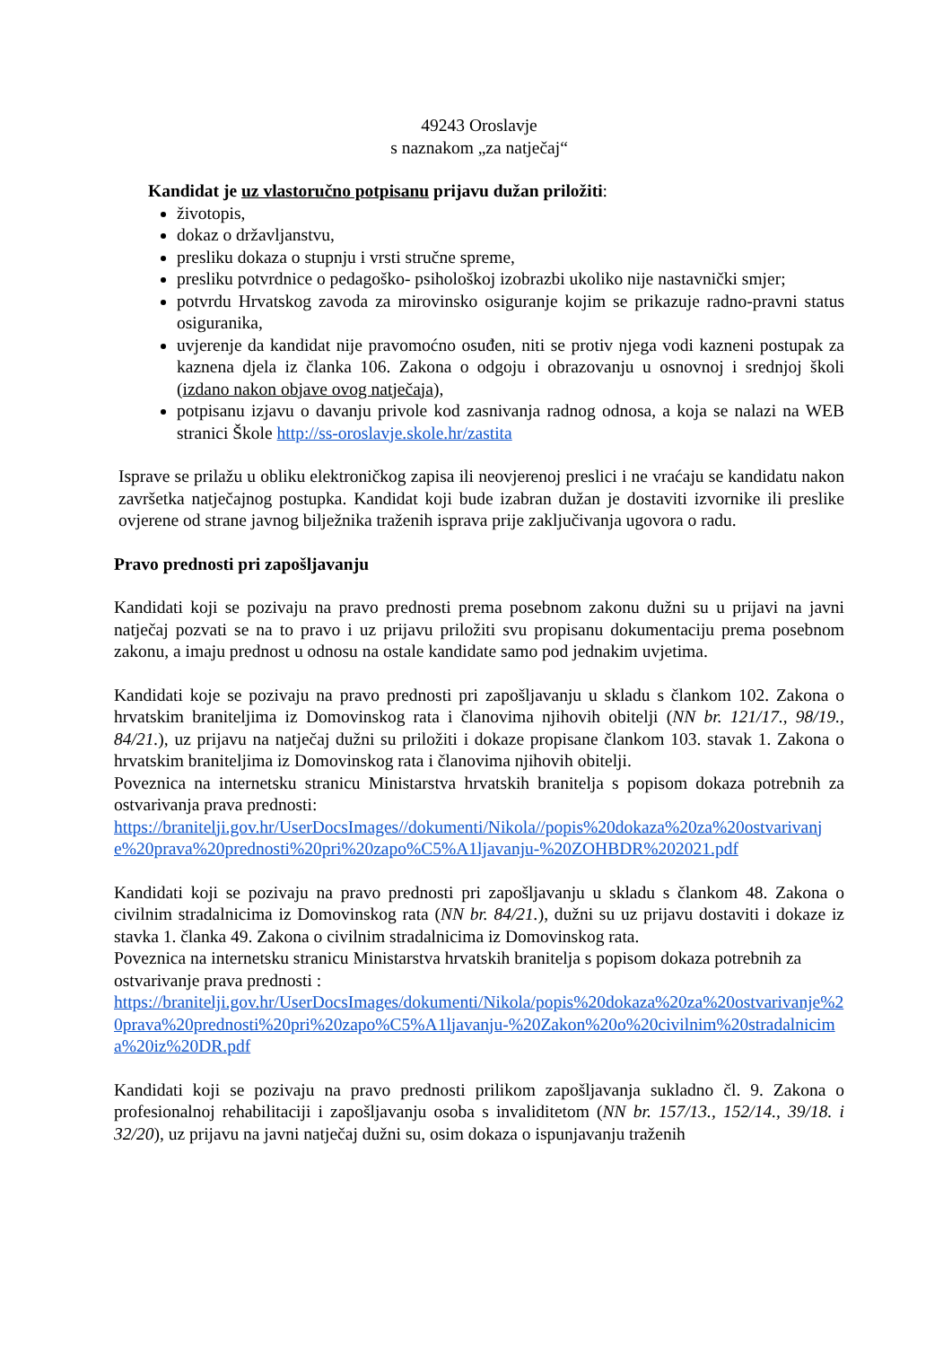49243 Oroslavje
s naznakom „za natječaj“
Kandidat je uz vlastoručno potpisanu prijavu dužan priložiti:
životopis,
dokaz o državljanstvu,
presliku dokaza o stupnju i vrsti stručne spreme,
presliku potvrdnice o pedagoško- psihološkoj izobrazbi ukoliko nije nastavnički smjer;
potvrdu Hrvatskog zavoda za mirovinsko osiguranje kojim se prikazuje radno-pravni status osiguranika,
uvjerenje da kandidat nije pravomoćno osuđen, niti se protiv njega vodi kazneni postupak za kaznena djela iz članka 106. Zakona o odgoju i obrazovanju u osnovnoj i srednjoj školi (izdano nakon objave ovog natječaja),
potpisanu izjavu o davanju privole kod zasnivanja radnog odnosa, a koja se nalazi na WEB stranici Škole http://ss-oroslavje.skole.hr/zastita
Isprave se prilažu u obliku elektroničkog zapisa ili neovjerenoj preslici i ne vraćaju se kandidatu nakon završetka natječajnog postupka. Kandidat koji bude izabran dužan je dostaviti izvornike ili preslike ovjerene od strane javnog bilježnika traženih isprava prije zaključivanja ugovora o radu.
Pravo prednosti pri zapošljavanju
Kandidati koji se pozivaju na pravo prednosti prema posebnom zakonu dužni su u prijavi na javni natječaj pozvati se na to pravo i uz prijavu priložiti svu propisanu dokumentaciju prema posebnom zakonu, a imaju prednost u odnosu na ostale kandidate samo pod jednakim uvjetima.
Kandidati koje se pozivaju na pravo prednosti pri zapošljavanju u skladu s člankom 102. Zakona o hrvatskim braniteljima iz Domovinskog rata i članovima njihovih obitelji (NN br. 121/17., 98/19., 84/21.), uz prijavu na natječaj dužni su priložiti i dokaze propisane člankom 103. stavak 1. Zakona o hrvatskim braniteljima iz Domovinskog rata i članovima njihovih obitelji.
Poveznica na internetsku stranicu Ministarstva hrvatskih branitelja s popisom dokaza potrebnih za ostvarivanja prava prednosti:
https://branitelji.gov.hr/UserDocsImages//dokumenti/Nikola//popis%20dokaza%20za%20ostvarivanje%20prava%20prednosti%20pri%20zapo%C5%A1ljavanju-%20ZOHBDR%202021.pdf
Kandidati koji se pozivaju na pravo prednosti pri zapošljavanju u skladu s člankom 48. Zakona o civilnim stradalnicima iz Domovinskog rata (NN br. 84/21.), dužni su uz prijavu dostaviti i dokaze iz stavka 1. članka 49. Zakona o civilnim stradalnicima iz Domovinskog rata.
Poveznica na internetsku stranicu Ministarstva hrvatskih branitelja s popisom dokaza potrebnih za ostvarivanje prava prednosti :
https://branitelji.gov.hr/UserDocsImages/dokumenti/Nikola/popis%20dokaza%20za%20ostvarivanje%20prava%20prednosti%20pri%20zapo%C5%A1ljavanju-%20Zakon%20o%20civilnim%20stradalnicima%20iz%20DR.pdf
Kandidati koji se pozivaju na pravo prednosti prilikom zapošljavanja sukladno čl. 9. Zakona o profesionalnoj rehabilitaciji i zapošljavanju osoba s invaliditetom (NN br. 157/13., 152/14., 39/18. i 32/20), uz prijavu na javni natječaj dužni su, osim dokaza o ispunjavanju traženih